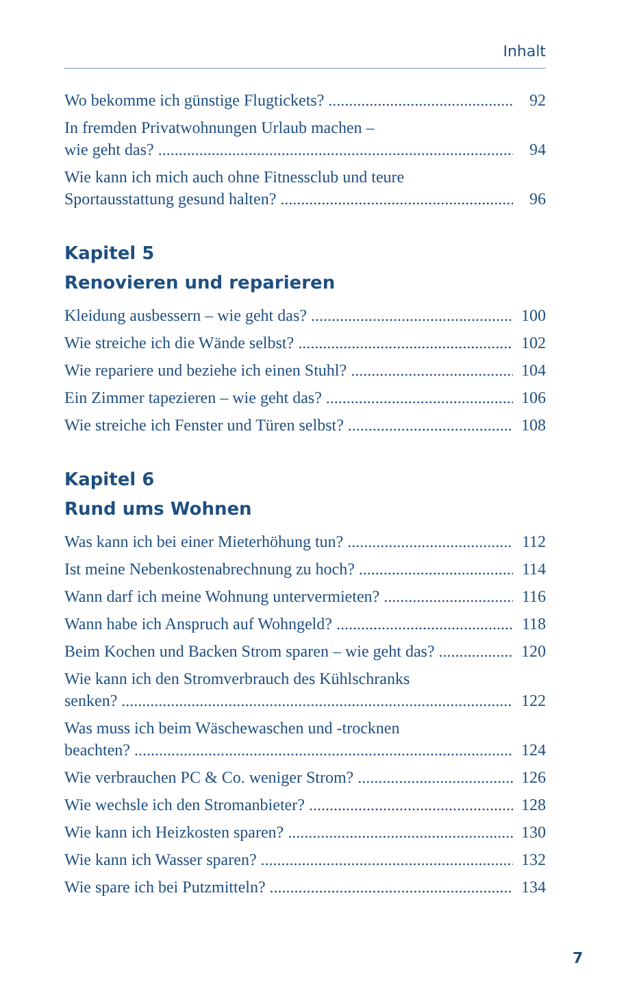Inhalt
Wo bekomme ich günstige Flugtickets? 92
In fremden Privatwohnungen Urlaub machen –
wie geht das? 94
Wie kann ich mich auch ohne Fitnessclub und teure
Sportausstattung gesund halten? 96
Kapitel 5
Renovieren und reparieren
Kleidung ausbessern – wie geht das? 100
Wie streiche ich die Wände selbst? 102
Wie repariere und beziehe ich einen Stuhl? 104
Ein Zimmer tapezieren – wie geht das? 106
Wie streiche ich Fenster und Türen selbst? 108
Kapitel 6
Rund ums Wohnen
Was kann ich bei einer Mieterhöhung tun? 112
Ist meine Nebenkostenabrechnung zu hoch? 114
Wann darf ich meine Wohnung untervermieten? 116
Wann habe ich Anspruch auf Wohngeld? 118
Beim Kochen und Backen Strom sparen – wie geht das? 120
Wie kann ich den Stromverbrauch des Kühlschranks
senken? 122
Was muss ich beim Wäschewaschen und -trocknen
beachten? 124
Wie verbrauchen PC & Co. weniger Strom? 126
Wie wechsle ich den Stromanbieter? 128
Wie kann ich Heizkosten sparen? 130
Wie kann ich Wasser sparen? 132
Wie spare ich bei Putzmitteln? 134
7